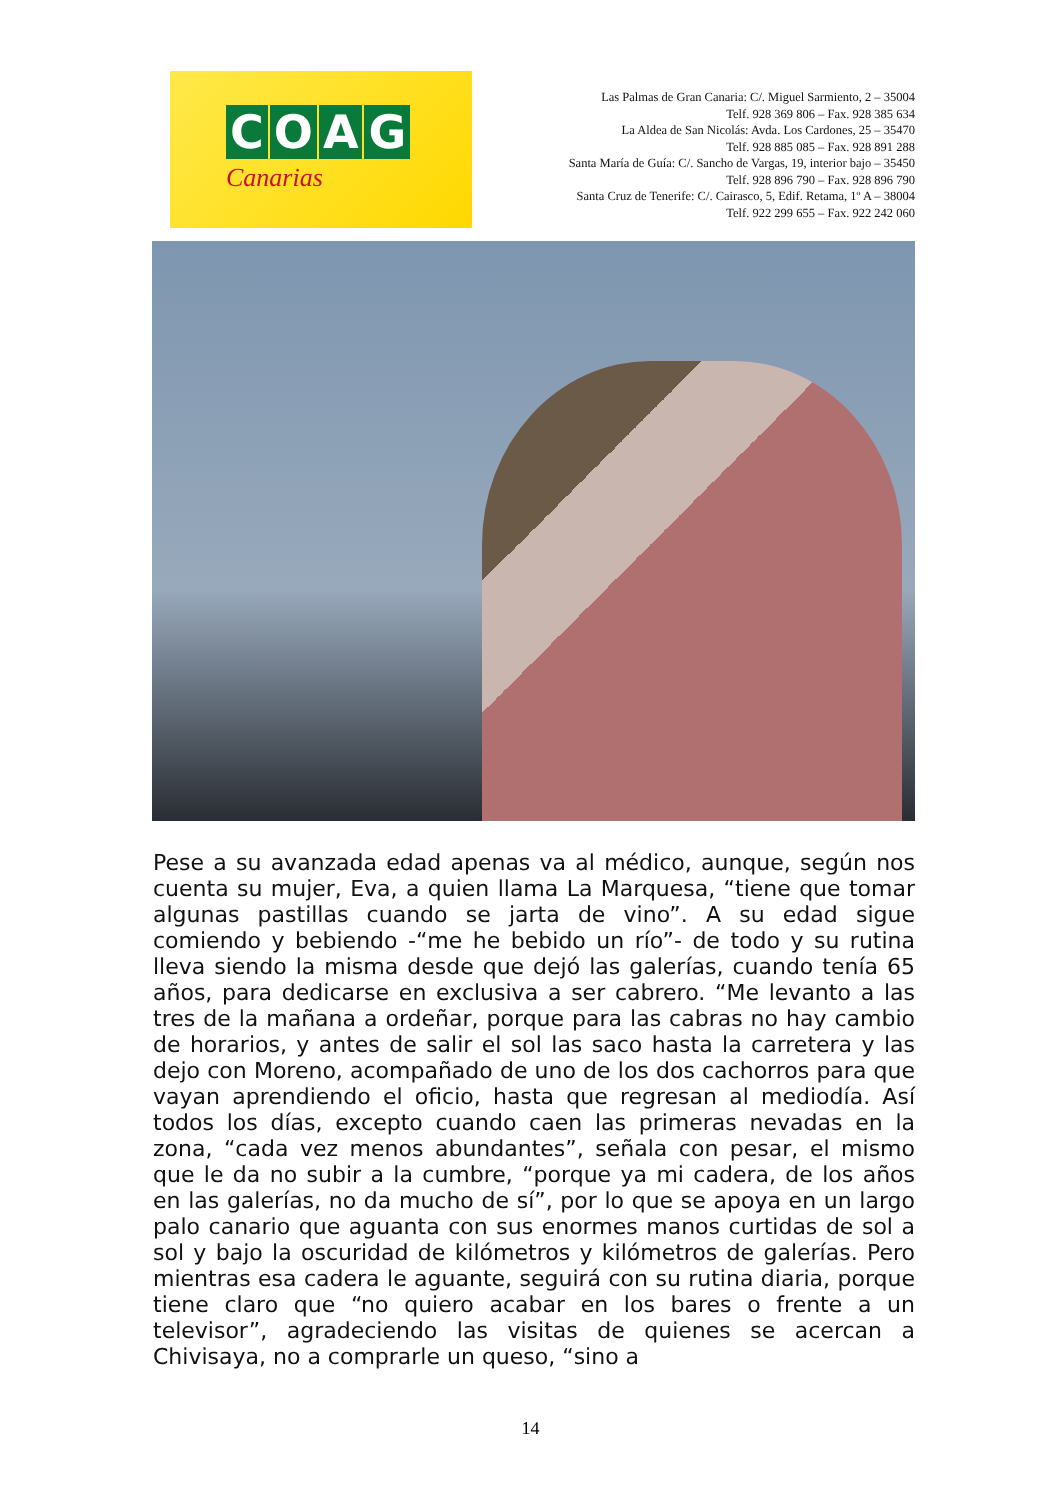COAG
Canarias
Las Palmas de Gran Canaria: C/. Miguel Sarmiento, 2 – 35004
Telf. 928 369 806 – Fax. 928 385 634
La Aldea de San Nicolás: Avda. Los Cardones, 25 – 35470
Telf. 928 885 085 – Fax. 928 891 288
Santa María de Guía: C/. Sancho de Vargas, 19, interior bajo – 35450
Telf. 928 896 790 – Fax. 928 896 790
Santa Cruz de Tenerife: C/. Cairasco, 5, Edif. Retama, 1º A – 38004
Telf. 922 299 655 – Fax. 922 242 060
Pese a su avanzada edad apenas va al médico, aunque, según nos cuenta su mujer, Eva, a quien llama La Marquesa, “tiene que tomar algunas pastillas cuando se jarta de vino”. A su edad sigue comiendo y bebiendo -“me he bebido un río”- de todo y su rutina lleva siendo la misma desde que dejó las galerías, cuando tenía 65 años, para dedicarse en exclusiva a ser cabrero. “Me levanto a las tres de la mañana a ordeñar, porque para las cabras no hay cambio de horarios, y antes de salir el sol las saco hasta la carretera y las dejo con Moreno, acompañado de uno de los dos cachorros para que vayan aprendiendo el oficio, hasta que regresan al mediodía. Así todos los días, excepto cuando caen las primeras nevadas en la zona, “cada vez menos abundantes”, señala con pesar, el mismo que le da no subir a la cumbre, “porque ya mi cadera, de los años en las galerías, no da mucho de sí”, por lo que se apoya en un largo palo canario que aguanta con sus enormes manos curtidas de sol a sol y bajo la oscuridad de kilómetros y kilómetros de galerías. Pero mientras esa cadera le aguante, seguirá con su rutina diaria, porque tiene claro que “no quiero acabar en los bares o frente a un televisor”, agradeciendo las visitas de quienes se acercan a Chivisaya, no a comprarle un queso, “sino a
14